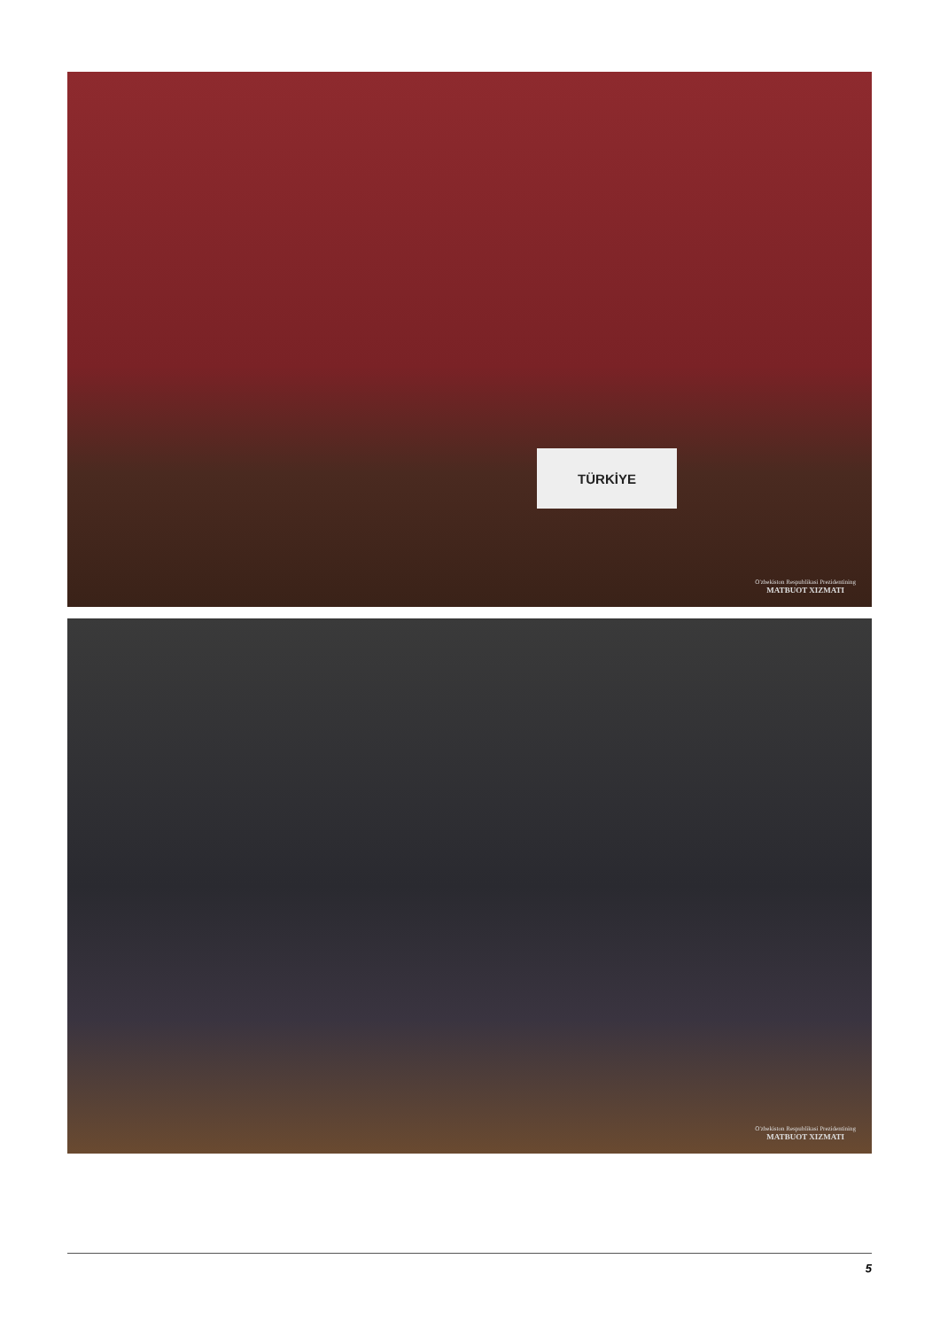TÜRKİYE
O'zbekiston Respublikasi Prezidentining
MATBUOT XIZMATI
O'zbekiston Respublikasi Prezidentining
MATBUOT XIZMATI
5